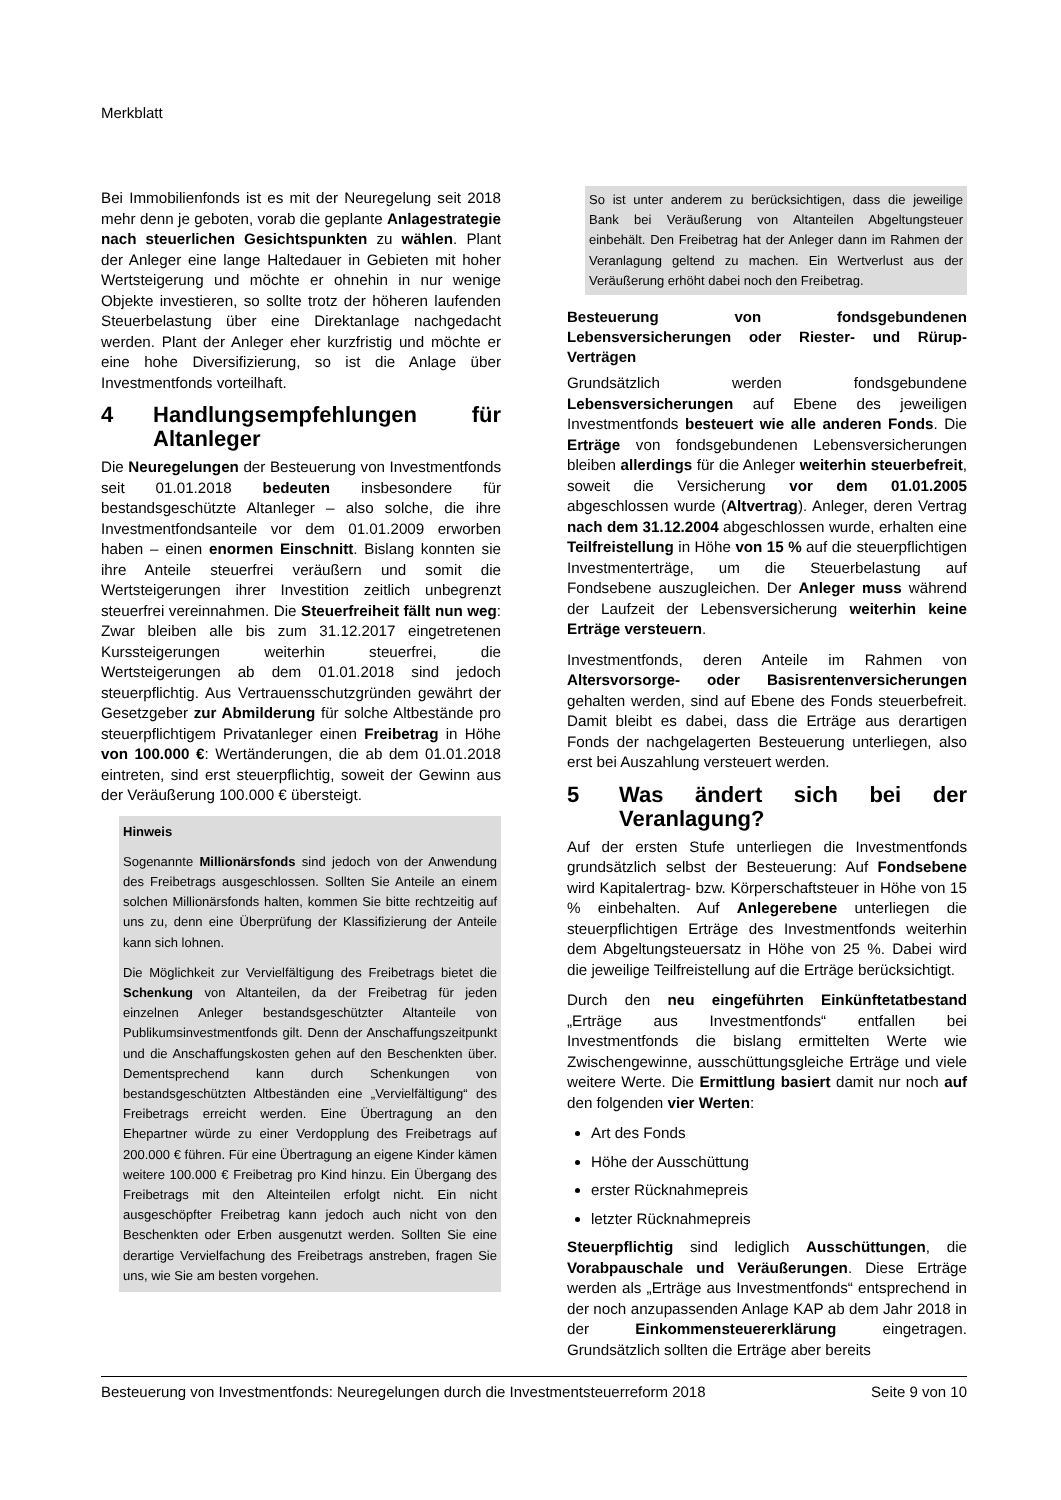Merkblatt
Bei Immobilienfonds ist es mit der Neuregelung seit 2018 mehr denn je geboten, vorab die geplante Anlagestrategie nach steuerlichen Gesichtspunkten zu wählen. Plant der Anleger eine lange Haltedauer in Gebieten mit hoher Wertsteigerung und möchte er ohnehin in nur wenige Objekte investieren, so sollte trotz der höheren laufenden Steuerbelastung über eine Direktanlage nachgedacht werden. Plant der Anleger eher kurzfristig und möchte er eine hohe Diversifizierung, so ist die Anlage über Investmentfonds vorteilhaft.
4 Handlungsempfehlungen für Altanleger
Die Neuregelungen der Besteuerung von Investmentfonds seit 01.01.2018 bedeuten insbesondere für bestandsgeschützte Altanleger – also solche, die ihre Investmentfondsanteile vor dem 01.01.2009 erworben haben – einen enormen Einschnitt. Bislang konnten sie ihre Anteile steuerfrei veräußern und somit die Wertsteigerungen ihrer Investition zeitlich unbegrenzt steuerfrei vereinnahmen. Die Steuerfreiheit fällt nun weg: Zwar bleiben alle bis zum 31.12.2017 eingetretenen Kurssteigerungen weiterhin steuerfrei, die Wertsteigerungen ab dem 01.01.2018 sind jedoch steuerpflichtig. Aus Vertrauensschutzgründen gewährt der Gesetzgeber zur Abmilderung für solche Altbestände pro steuerpflichtigem Privatanleger einen Freibetrag in Höhe von 100.000 €: Wertänderungen, die ab dem 01.01.2018 eintreten, sind erst steuerpflichtig, soweit der Gewinn aus der Veräußerung 100.000 € übersteigt.
Hinweis
Sogenannte Millionärsfonds sind jedoch von der Anwendung des Freibetrags ausgeschlossen. Sollten Sie Anteile an einem solchen Millionärsfonds halten, kommen Sie bitte rechtzeitig auf uns zu, denn eine Überprüfung der Klassifizierung der Anteile kann sich lohnen.
Die Möglichkeit zur Vervielfältigung des Freibetrags bietet die Schenkung von Altanteilen, da der Freibetrag für jeden einzelnen Anleger bestandsgeschützter Altanteile von Publikumsinvestmentfonds gilt. Denn der Anschaffungszeitpunkt und die Anschaffungskosten gehen auf den Beschenkten über. Dementsprechend kann durch Schenkungen von bestandsgeschützten Altbeständen eine „Vervielfältigung“ des Freibetrags erreicht werden. Eine Übertragung an den Ehepartner würde zu einer Verdopplung des Freibetrags auf 200.000 € führen. Für eine Übertragung an eigene Kinder kämen weitere 100.000 € Freibetrag pro Kind hinzu. Ein Übergang des Freibetrags mit den Alteinteilen erfolgt nicht. Ein nicht ausgeschöpfter Freibetrag kann jedoch auch nicht von den Beschenkten oder Erben ausgenutzt werden. Sollten Sie eine derartige Vervielfachung des Freibetrags anstreben, fragen Sie uns, wie Sie am besten vorgehen.
So ist unter anderem zu berücksichtigen, dass die jeweilige Bank bei Veräußerung von Altanteilen Abgeltungsteuer einbehält. Den Freibetrag hat der Anleger dann im Rahmen der Veranlagung geltend zu machen. Ein Wertverlust aus der Veräußerung erhöht dabei noch den Freibetrag.
Besteuerung von fondsgebundenen Lebensversicherungen oder Riester- und Rürup-Verträgen
Grundsätzlich werden fondsgebundene Lebensversicherungen auf Ebene des jeweiligen Investmentfonds besteuert wie alle anderen Fonds. Die Erträge von fondsgebundenen Lebensversicherungen bleiben allerdings für die Anleger weiterhin steuerbefreit, soweit die Versicherung vor dem 01.01.2005 abgeschlossen wurde (Altvertrag). Anleger, deren Vertrag nach dem 31.12.2004 abgeschlossen wurde, erhalten eine Teilfreistellung in Höhe von 15 % auf die steuerpflichtigen Investmenterträge, um die Steuerbelastung auf Fondsebene auszugleichen. Der Anleger muss während der Laufzeit der Lebensversicherung weiterhin keine Erträge versteuern.
Investmentfonds, deren Anteile im Rahmen von Altersvorsorge- oder Basisrentenversicherungen gehalten werden, sind auf Ebene des Fonds steuerbefreit. Damit bleibt es dabei, dass die Erträge aus derartigen Fonds der nachgelagerten Besteuerung unterliegen, also erst bei Auszahlung versteuert werden.
5 Was ändert sich bei der Veranlagung?
Auf der ersten Stufe unterliegen die Investmentfonds grundsätzlich selbst der Besteuerung: Auf Fondsebene wird Kapitalertrag- bzw. Körperschaftsteuer in Höhe von 15 % einbehalten. Auf Anlegerebene unterliegen die steuerpflichtigen Erträge des Investmentfonds weiterhin dem Abgeltungsteuersatz in Höhe von 25 %. Dabei wird die jeweilige Teilfreistellung auf die Erträge berücksichtigt.
Durch den neu eingeführten Einkünftetatbestand „Erträge aus Investmentfonds“ entfallen bei Investmentfonds die bislang ermittelten Werte wie Zwischengewinne, ausschüttungsgleiche Erträge und viele weitere Werte. Die Ermittlung basiert damit nur noch auf den folgenden vier Werten:
Art des Fonds
Höhe der Ausschüttung
erster Rücknahmepreis
letzter Rücknahmepreis
Steuerpflichtig sind lediglich Ausschüttungen, die Vorabpauschale und Veräußerungen. Diese Erträge werden als „Erträge aus Investmentfonds“ entsprechend in der noch anzupassenden Anlage KAP ab dem Jahr 2018 in der Einkommensteuererklärung eingetragen. Grundsätzlich sollten die Erträge aber bereits
Besteuerung von Investmentfonds: Neuregelungen durch die Investmentsteuerreform 2018 Seite 9 von 10